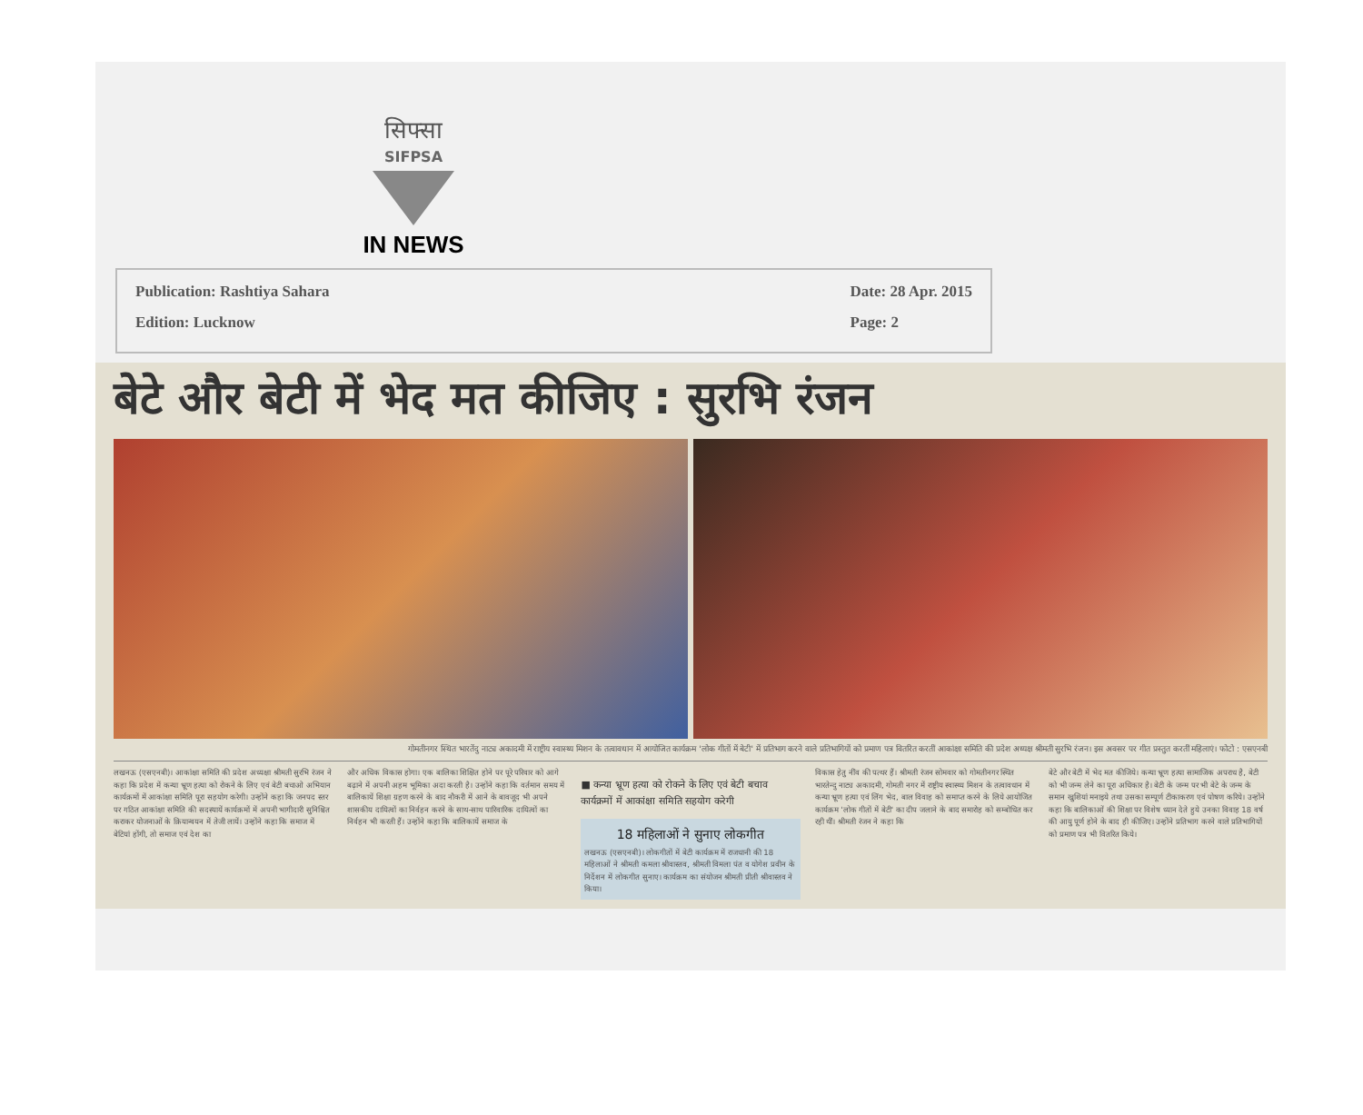सिफ्सा
SIFPSA
IN NEWS
Publication: Rashtiya Sahara
Edition: Lucknow
Date: 28 Apr. 2015
Page: 2
बेटे और बेटी में भेद मत कीजिए : सुरभि रंजन
गोमतीनगर स्थित भारतेंदु नाट्य अकादमी में राष्ट्रीय स्वास्थ्य मिशन के तत्वावधान में आयोजित कार्यक्रम 'लोक गीतों में बेटी' में प्रतिभाग करने वाले प्रतिभागियों को प्रमाण पत्र वितरित करतीं आकांक्षा समिति की प्रदेश अध्यक्ष श्रीमती सुरभि रंजन। इस अवसर पर गीत प्रस्तुत करतीं महिलाएं। फोटो : एसएनबी
लखनऊ (एसएनबी)। आकांक्षा समिति की प्रदेश अध्यक्षा श्रीमती सुरभि रंजन ने कहा कि प्रदेश में कन्या भ्रूण हत्या को रोकने के लिए एवं बेटी बचाओ अभियान कार्यक्रमों में आकांक्षा समिति पूरा सहयोग करेगी। उन्होंने कहा कि जनपद स्तर पर गठित आकांक्षा समिति की सदस्यायें कार्यक्रमों में अपनी भागीदारी सुनिश्चित कराकर योजनाओं के क्रियान्वयन में तेजी लायें। उन्होंने कहा कि समाज में बेटियां होंगी, तो समाज एवं देश का
और अधिक विकास होगा। एक बालिका शिक्षित होने पर पूरे परिवार को आगे बढ़ाने में अपनी अहम भूमिका अदा करती है। उन्होंने कहा कि वर्तमान समय में बालिकायें शिक्षा ग्रहण करने के बाद नौकरी में आने के बावजूद भी अपने शासकीय दायित्वों का निर्वहन करने के साथ-साथ पारिवारिक दायित्वों का निर्वहन भी करती हैं। उन्होंने कहा कि बालिकायें समाज के
■ कन्या भ्रूण हत्या को रोकने के लिए एवं बेटी बचाव कार्यक्रमों में आकांक्षा समिति सहयोग करेगी
18 महिलाओं ने सुनाए लोकगीत
लखनऊ (एसएनबी)। लोकगीतों में बेटी कार्यक्रम में राजधानी की 18 महिलाओं ने श्रीमती कमला श्रीवास्तव, श्रीमती विमला पंत व योगेश प्रवीन के निर्देशन में लोकगीत सुनाए। कार्यक्रम का संयोजन श्रीमती प्रीती श्रीवास्तव ने किया।
विकास हेतु नींव की पत्थर हैं। श्रीमती रंजन सोमवार को गोमतीनगर स्थित भारतेन्दु नाट्य अकादमी, गोमती नगर में राष्ट्रीय स्वास्थ्य मिशन के तत्वावधान में कन्या भ्रूण हत्या एवं लिंग भेद, बाल विवाह को समाप्त करने के लिये आयोजित कार्यक्रम 'लोक गीतों में बेटी' का दीप जलाने के बाद समारोह को सम्बोधित कर रही थीं। श्रीमती रंजन ने कहा कि
बेटे और बेटी में भेद मत कीजिये। कन्या भ्रूण हत्या सामाजिक अपराध है, बेटी को भी जन्म लेने का पूरा अधिकार है। बेटी के जन्म पर भी बेटे के जन्म के समान खुशियां मनाइये तथा उसका सम्पूर्ण टीकाकरण एवं पोषण करिये। उन्होंने कहा कि बालिकाओं की शिक्षा पर विशेष ध्यान देते हुये उनका विवाह 18 वर्ष की आयु पूर्ण होने के बाद ही कीजिए। उन्होंने प्रतिभाग करने वाले प्रतिभागियों को प्रमाण पत्र भी वितरित किये।